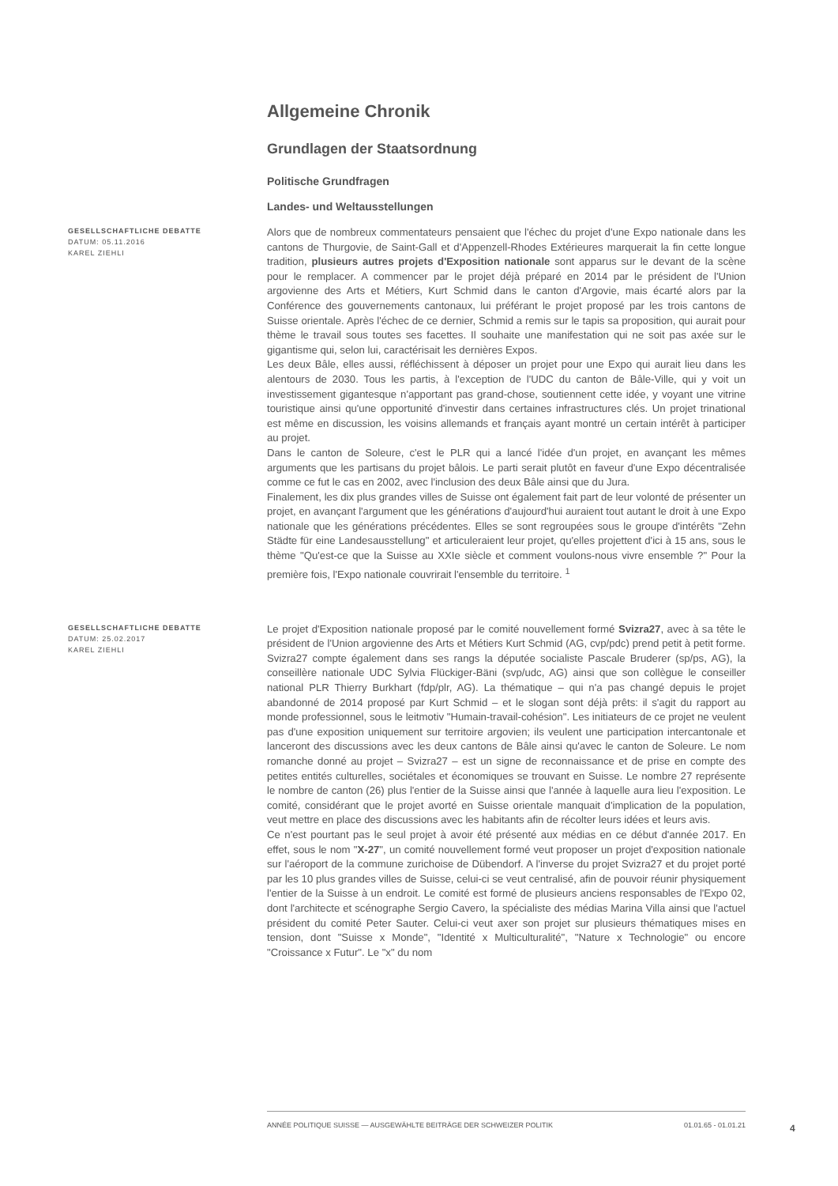Allgemeine Chronik
Grundlagen der Staatsordnung
Politische Grundfragen
Landes- und Weltausstellungen
GESELLSCHAFTLICHE DEBATTE
DATUM: 05.11.2016
KAREL ZIEHLI
Alors que de nombreux commentateurs pensaient que l'échec du projet d'une Expo nationale dans les cantons de Thurgovie, de Saint-Gall et d'Appenzell-Rhodes Extérieures marquerait la fin cette longue tradition, plusieurs autres projets d'Exposition nationale sont apparus sur le devant de la scène pour le remplacer. A commencer par le projet déjà préparé en 2014 par le président de l'Union argovienne des Arts et Métiers, Kurt Schmid dans le canton d'Argovie, mais écarté alors par la Conférence des gouvernements cantonaux, lui préférant le projet proposé par les trois cantons de Suisse orientale. Après l'échec de ce dernier, Schmid a remis sur le tapis sa proposition, qui aurait pour thème le travail sous toutes ses facettes. Il souhaite une manifestation qui ne soit pas axée sur le gigantisme qui, selon lui, caractérisait les dernières Expos.
Les deux Bâle, elles aussi, réfléchissent à déposer un projet pour une Expo qui aurait lieu dans les alentours de 2030. Tous les partis, à l'exception de l'UDC du canton de Bâle-Ville, qui y voit un investissement gigantesque n'apportant pas grand-chose, soutiennent cette idée, y voyant une vitrine touristique ainsi qu'une opportunité d'investir dans certaines infrastructures clés. Un projet trinational est même en discussion, les voisins allemands et français ayant montré un certain intérêt à participer au projet.
Dans le canton de Soleure, c'est le PLR qui a lancé l'idée d'un projet, en avançant les mêmes arguments que les partisans du projet bâlois. Le parti serait plutôt en faveur d'une Expo décentralisée comme ce fut le cas en 2002, avec l'inclusion des deux Bâle ainsi que du Jura.
Finalement, les dix plus grandes villes de Suisse ont également fait part de leur volonté de présenter un projet, en avançant l'argument que les générations d'aujourd'hui auraient tout autant le droit à une Expo nationale que les générations précédentes. Elles se sont regroupées sous le groupe d'intérêts "Zehn Städte für eine Landesausstellung" et articuleraient leur projet, qu'elles projettent d'ici à 15 ans, sous le thème "Qu'est-ce que la Suisse au XXIe siècle et comment voulons-nous vivre ensemble ?" Pour la première fois, l'Expo nationale couvrirait l'ensemble du territoire. <sup>1</sup>
GESELLSCHAFTLICHE DEBATTE
DATUM: 25.02.2017
KAREL ZIEHLI
Le projet d'Exposition nationale proposé par le comité nouvellement formé Svizra27, avec à sa tête le président de l'Union argovienne des Arts et Métiers Kurt Schmid (AG, cvp/pdc) prend petit à petit forme. Svizra27 compte également dans ses rangs la députée socialiste Pascale Bruderer (sp/ps, AG), la conseillère nationale UDC Sylvia Flückiger-Bäni (svp/udc, AG) ainsi que son collègue le conseiller national PLR Thierry Burkhart (fdp/plr, AG). La thématique – qui n'a pas changé depuis le projet abandonné de 2014 proposé par Kurt Schmid – et le slogan sont déjà prêts: il s'agit du rapport au monde professionnel, sous le leitmotiv "Humain-travail-cohésion". Les initiateurs de ce projet ne veulent pas d'une exposition uniquement sur territoire argovien; ils veulent une participation intercantonale et lanceront des discussions avec les deux cantons de Bâle ainsi qu'avec le canton de Soleure. Le nom romanche donné au projet – Svizra27 – est un signe de reconnaissance et de prise en compte des petites entités culturelles, sociétales et économiques se trouvant en Suisse. Le nombre 27 représente le nombre de canton (26) plus l'entier de la Suisse ainsi que l'année à laquelle aura lieu l'exposition. Le comité, considérant que le projet avorté en Suisse orientale manquait d'implication de la population, veut mettre en place des discussions avec les habitants afin de récolter leurs idées et leurs avis.
Ce n'est pourtant pas le seul projet à avoir été présenté aux médias en ce début d'année 2017. En effet, sous le nom "X-27", un comité nouvellement formé veut proposer un projet d'exposition nationale sur l'aéroport de la commune zurichoise de Dübendorf. A l'inverse du projet Svizra27 et du projet porté par les 10 plus grandes villes de Suisse, celui-ci se veut centralisé, afin de pouvoir réunir physiquement l'entier de la Suisse à un endroit. Le comité est formé de plusieurs anciens responsables de l'Expo 02, dont l'architecte et scénographe Sergio Cavero, la spécialiste des médias Marina Villa ainsi que l'actuel président du comité Peter Sauter. Celui-ci veut axer son projet sur plusieurs thématiques mises en tension, dont "Suisse x Monde", "Identité x Multiculturalité", "Nature x Technologie" ou encore "Croissance x Futur". Le "x" du nom
ANNÉE POLITIQUE SUISSE — AUSGEWÄHLTE BEITRÄGE DER SCHWEIZER POLITIK 01.01.65 - 01.01.21
4